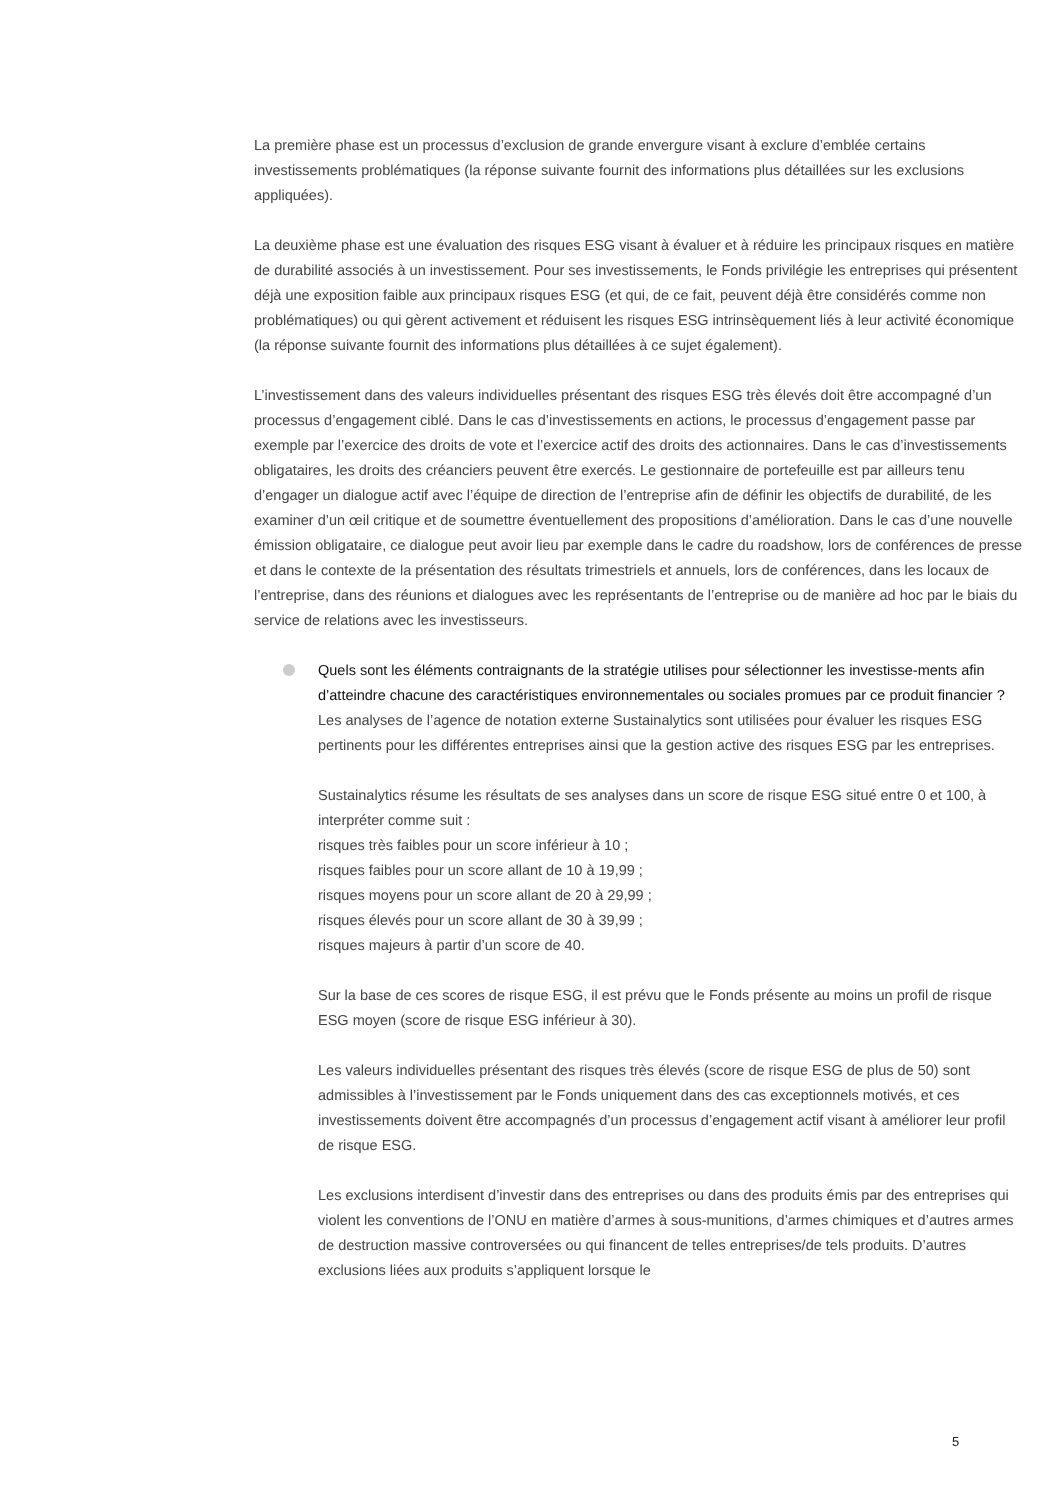La première phase est un processus d’exclusion de grande envergure visant à exclure d’emblée certains investissements problématiques (la réponse suivante fournit des informations plus détaillées sur les exclusions appliquées).
La deuxième phase est une évaluation des risques ESG visant à évaluer et à réduire les principaux risques en matière de durabilité associés à un investissement. Pour ses investissements, le Fonds privilégie les entreprises qui présentent déjà une exposition faible aux principaux risques ESG (et qui, de ce fait, peuvent déjà être considérés comme non problématiques) ou qui gèrent activement et réduisent les risques ESG intrinsèquement liés à leur activité économique (la réponse suivante fournit des informations plus détaillées à ce sujet également).
L’investissement dans des valeurs individuelles présentant des risques ESG très élevés doit être accompagné d’un processus d’engagement ciblé. Dans le cas d’investissements en actions, le processus d’engagement passe par exemple par l’exercice des droits de vote et l’exercice actif des droits des actionnaires. Dans le cas d’investissements obligataires, les droits des créanciers peuvent être exercés. Le gestionnaire de portefeuille est par ailleurs tenu d’engager un dialogue actif avec l’équipe de direction de l’entreprise afin de définir les objectifs de durabilité, de les examiner d’un œil critique et de soumettre éventuellement des propositions d’amélioration. Dans le cas d’une nouvelle émission obligataire, ce dialogue peut avoir lieu par exemple dans le cadre du roadshow, lors de conférences de presse et dans le contexte de la présentation des résultats trimestriels et annuels, lors de conférences, dans les locaux de l’entreprise, dans des réunions et dialogues avec les représentants de l’entreprise ou de manière ad hoc par le biais du service de relations avec les investisseurs.
Quels sont les éléments contraignants de la stratégie utilises pour sélectionner les investisse-ments afin d’atteindre chacune des caractéristiques environnementales ou sociales promues par ce produit financier ?
Les analyses de l’agence de notation externe Sustainalytics sont utilisées pour évaluer les risques ESG pertinents pour les différentes entreprises ainsi que la gestion active des risques ESG par les entreprises.
Sustainalytics résume les résultats de ses analyses dans un score de risque ESG situé entre 0 et 100, à interpréter comme suit :
risques très faibles pour un score inférieur à 10 ;
risques faibles pour un score allant de 10 à 19,99 ;
risques moyens pour un score allant de 20 à 29,99 ;
risques élevés pour un score allant de 30 à 39,99 ;
risques majeurs à partir d’un score de 40.
Sur la base de ces scores de risque ESG, il est prévu que le Fonds présente au moins un profil de risque ESG moyen (score de risque ESG inférieur à 30).
Les valeurs individuelles présentant des risques très élevés (score de risque ESG de plus de 50) sont admissibles à l’investissement par le Fonds uniquement dans des cas exceptionnels motivés, et ces investissements doivent être accompagnés d’un processus d’engagement actif visant à améliorer leur profil de risque ESG.
Les exclusions interdisent d’investir dans des entreprises ou dans des produits émis par des entreprises qui violent les conventions de l’ONU en matière d’armes à sous-munitions, d’armes chimiques et d’autres armes de destruction massive controversées ou qui financent de telles entreprises/de tels produits. D’autres exclusions liées aux produits s’appliquent lorsque le
5